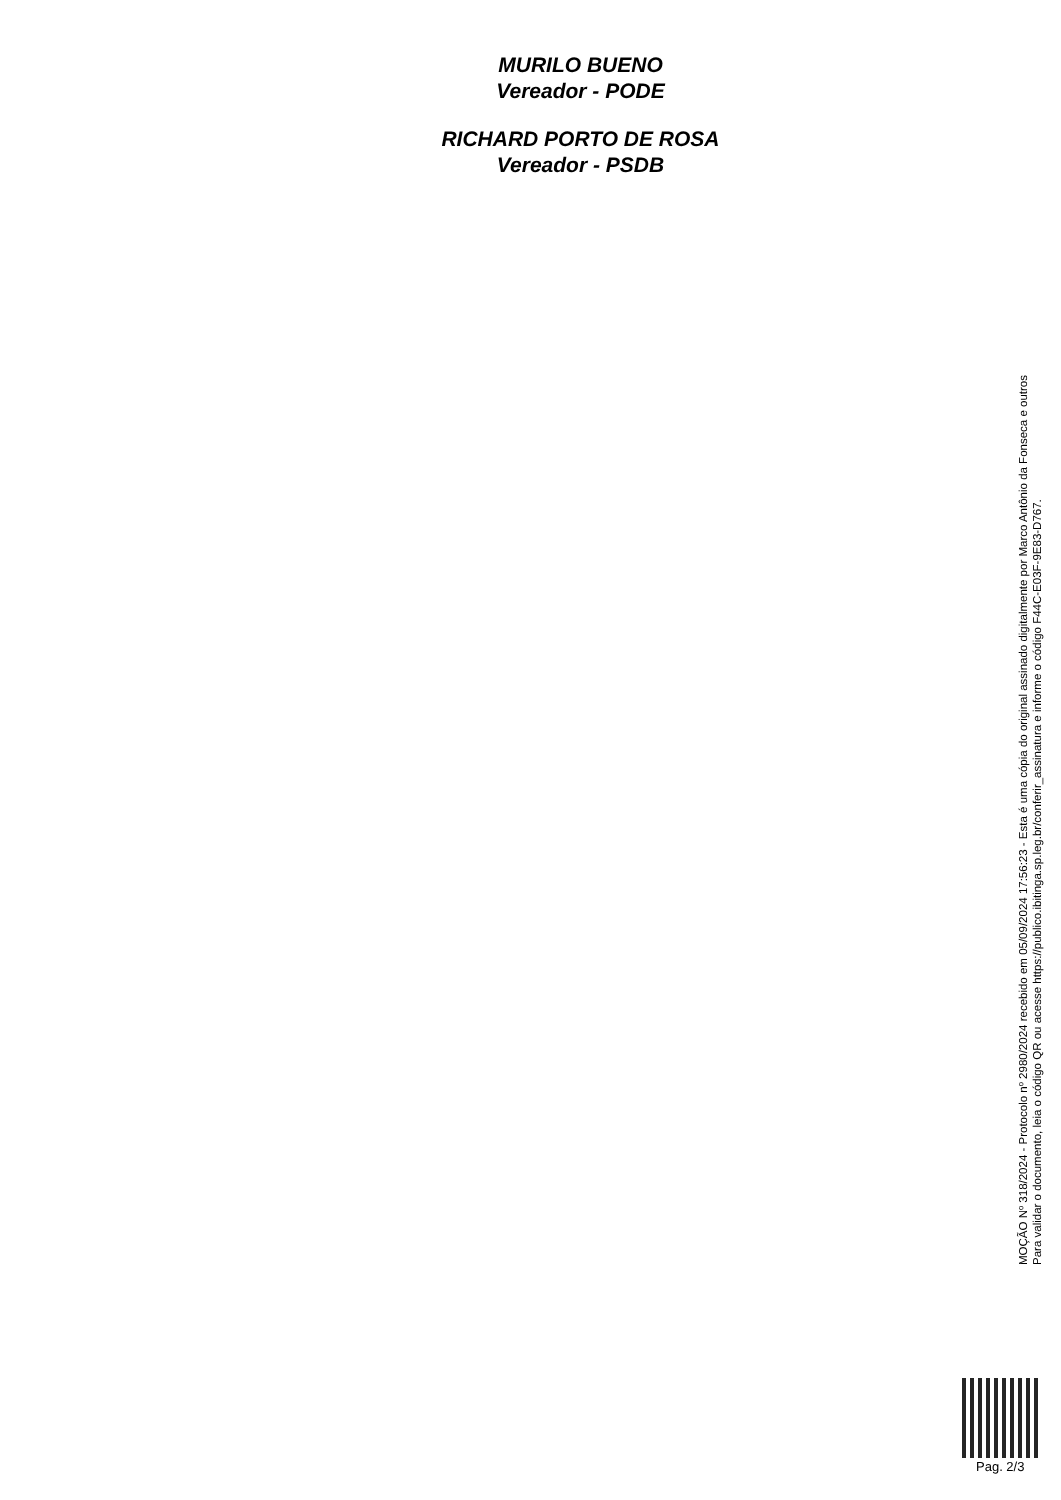MURILO BUENO
Vereador - PODE
RICHARD PORTO DE ROSA
Vereador - PSDB
MOÇÃO Nº 318/2024 - Protocolo nº 2980/2024 recebido em 05/09/2024 17:56:23 - Esta é uma cópia do original assinado digitalmente por Marco Antônio da Fonseca e outros
Para validar o documento, leia o código QR ou acesse https://publico.ibitinga.sp.leg.br/conferir_assinatura e informe o código F44C-E03F-9E83-D767.
Pag. 2/3